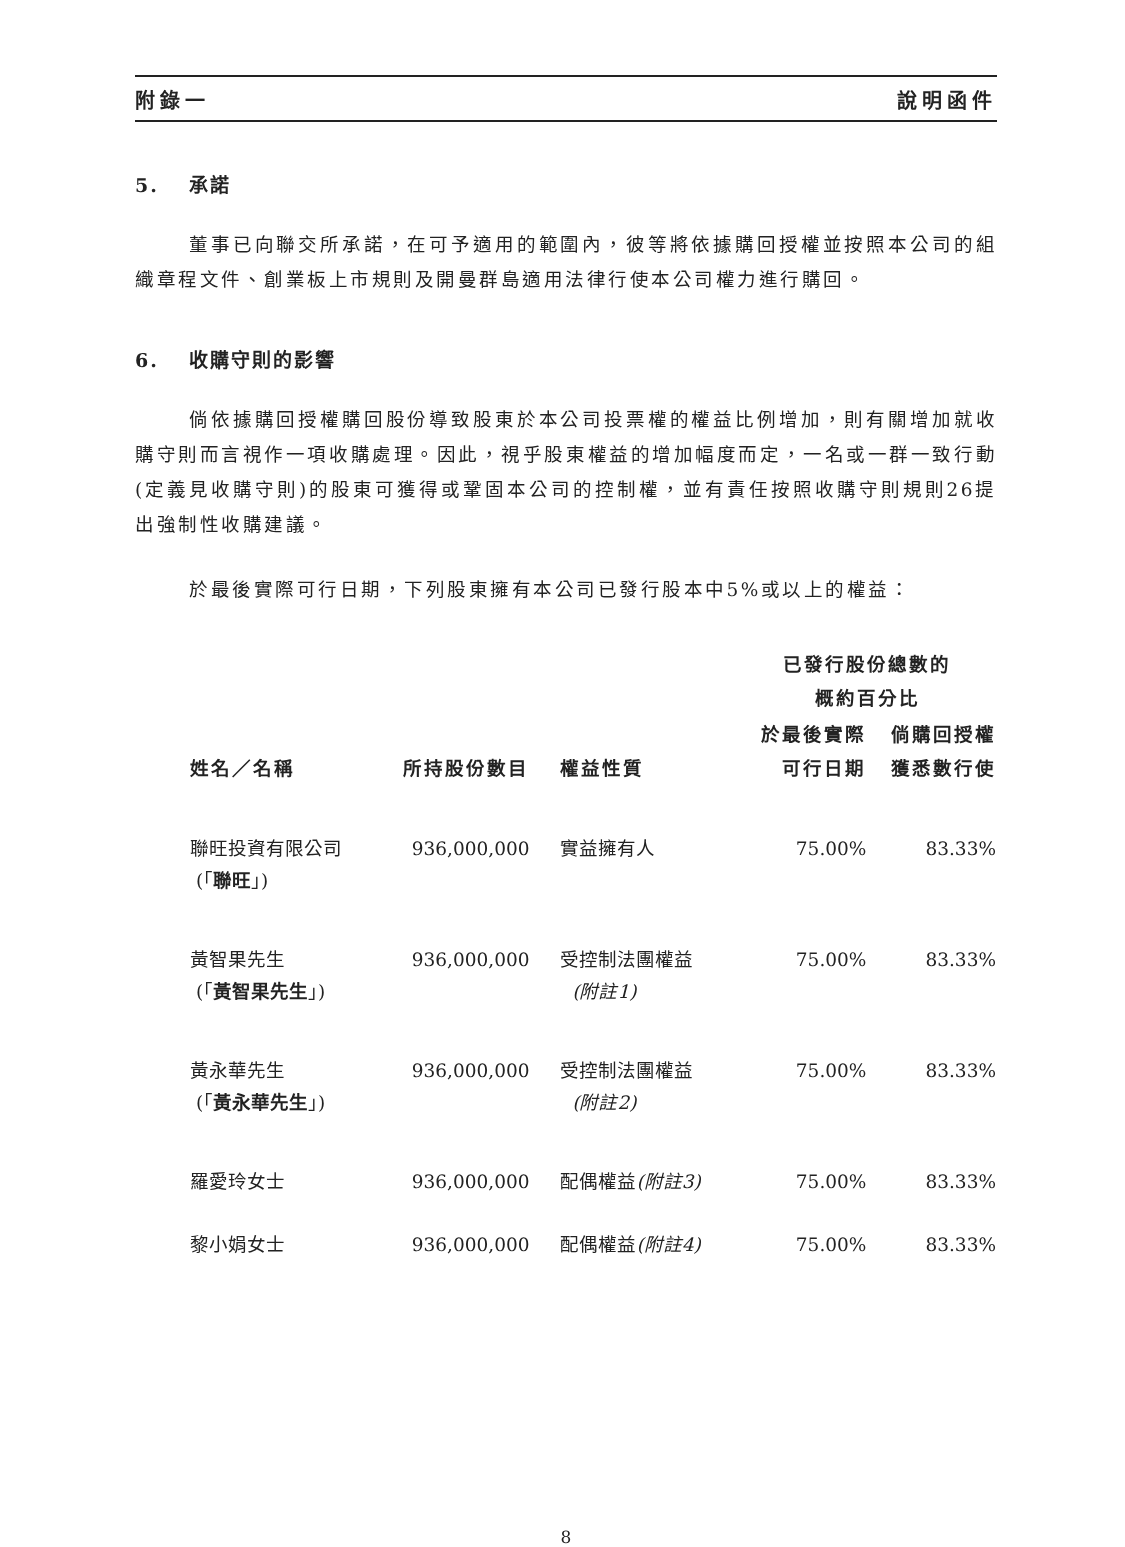附錄一 說明函件
5. 承諾
董事已向聯交所承諾，在可予適用的範圍內，彼等將依據購回授權並按照本公司的組織章程文件、創業板上市規則及開曼群島適用法律行使本公司權力進行購回。
6. 收購守則的影響
倘依據購回授權購回股份導致股東於本公司投票權的權益比例增加，則有關增加就收購守則而言視作一項收購處理。因此，視乎股東權益的增加幅度而定，一名或一群一致行動(定義見收購守則)的股東可獲得或鞏固本公司的控制權，並有責任按照收購守則規則26提出強制性收購建議。
於最後實際可行日期，下列股東擁有本公司已發行股本中5%或以上的權益：
| | | | 已發行股份總數的 概約百分比 | |
| --- | --- | --- | --- | --- |
| 姓名／名稱 | 所持股份數目 | 權益性質 | 於最後實際 可行日期 | 倘購回授權 獲悉數行使 |
| 聯旺投資有限公司 (「 聯旺 」) | 936,000,000 | 實益擁有人 | 75.00% | 83.33% |
| 黃智果先生 (「 黃智果先生 」) | 936,000,000 | 受控制法團權益 (附註1) | 75.00% | 83.33% |
| 黃永華先生 (「 黃永華先生 」) | 936,000,000 | 受控制法團權益 (附註2) | 75.00% | 83.33% |
| 羅愛玲女士 | 936,000,000 | 配偶權益 (附註3) | 75.00% | 83.33% |
| 黎小娟女士 | 936,000,000 | 配偶權益 (附註4) | 75.00% | 83.33% |
8